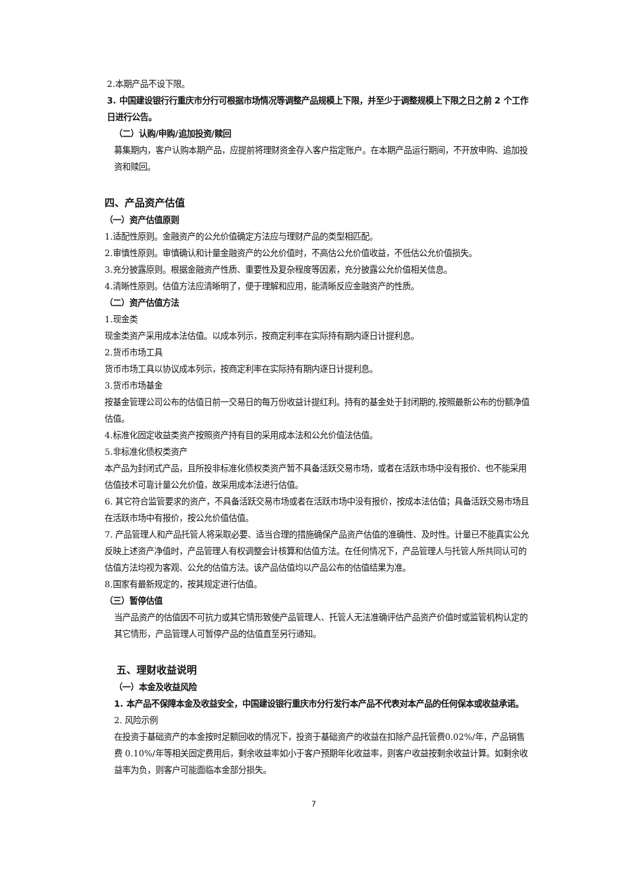2.本期产品不设下限。
3. 中国建设银行行重庆市分行可根据市场情况等调整产品规模上下限，并至少于调整规模上下限之日之前 2 个工作日进行公告。
（二）认购/申购/追加投资/赎回
募集期内，客户认购本期产品，应提前将理财资金存入客户指定账户。在本期产品运行期间，不开放申购、追加投资和赎回。
四、产品资产估值
（一）资产估值原则
1.适配性原则。金融资产的公允价值确定方法应与理财产品的类型相匹配。
2.审慎性原则。审慎确认和计量金融资产的公允价值时，不高估公允价值收益，不低估公允价值损失。
3.充分披露原则。根据金融资产性质、重要性及复杂程度等因素，充分披露公允价值相关信息。
4.清晰性原则。估值方法应清晰明了，便于理解和应用，能清晰反应金融资产的性质。
（二）资产估值方法
1.现金类
现金类资产采用成本法估值。以成本列示，按商定利率在实际持有期内逐日计提利息。
2.货币市场工具
货币市场工具以协议成本列示，按商定利率在实际持有期内逐日计提利息。
3.货币市场基金
按基金管理公司公布的估值日前一交易日的每万份收益计提红利。持有的基金处于封闭期的,按照最新公布的份额净值估值。
4.标准化固定收益类资产按照资产持有目的采用成本法和公允价值法估值。
5.非标准化债权类资产
本产品为封闭式产品，且所投非标准化债权类资产暂不具备活跃交易市场，或者在活跃市场中没有报价、也不能采用估值技术可靠计量公允价值，故采用成本法进行估值。
6. 其它符合监管要求的资产，不具备活跃交易市场或者在活跃市场中没有报价，按成本法估值；具备活跃交易市场且在活跃市场中有报价，按公允价值估值。
7. 产品管理人和产品托管人将采取必要、适当合理的措施确保产品资产估值的准确性、及时性。计量已不能真实公允反映上述资产净值时，产品管理人有权调整会计核算和估值方法。在任何情况下，产品管理人与托管人所共同认可的估值方法均视为客观、公允的估值方法。该产品估值均以产品公布的估值结果为准。
8.国家有最新规定的，按其规定进行估值。
（三）暂停估值
当产品资产的估值因不可抗力或其它情形致使产品管理人、托管人无法准确评估产品资产价值时或监管机构认定的其它情形，产品管理人可暂停产品的估值直至另行通知。
五、理财收益说明
（一）本金及收益风险
1. 本产品不保障本金及收益安全，中国建设银行重庆市分行发行本产品不代表对本产品的任何保本或收益承诺。
2. 风险示例
在投资于基础资产的本金按时足额回收的情况下，投资于基础资产的收益在扣除产品托管费0.02%/年，产品销售费 0.10%/年等相关固定费用后，剩余收益率如小于客户预期年化收益率，则客户收益按剩余收益计算。如剩余收益率为负，则客户可能面临本金部分损失。
7